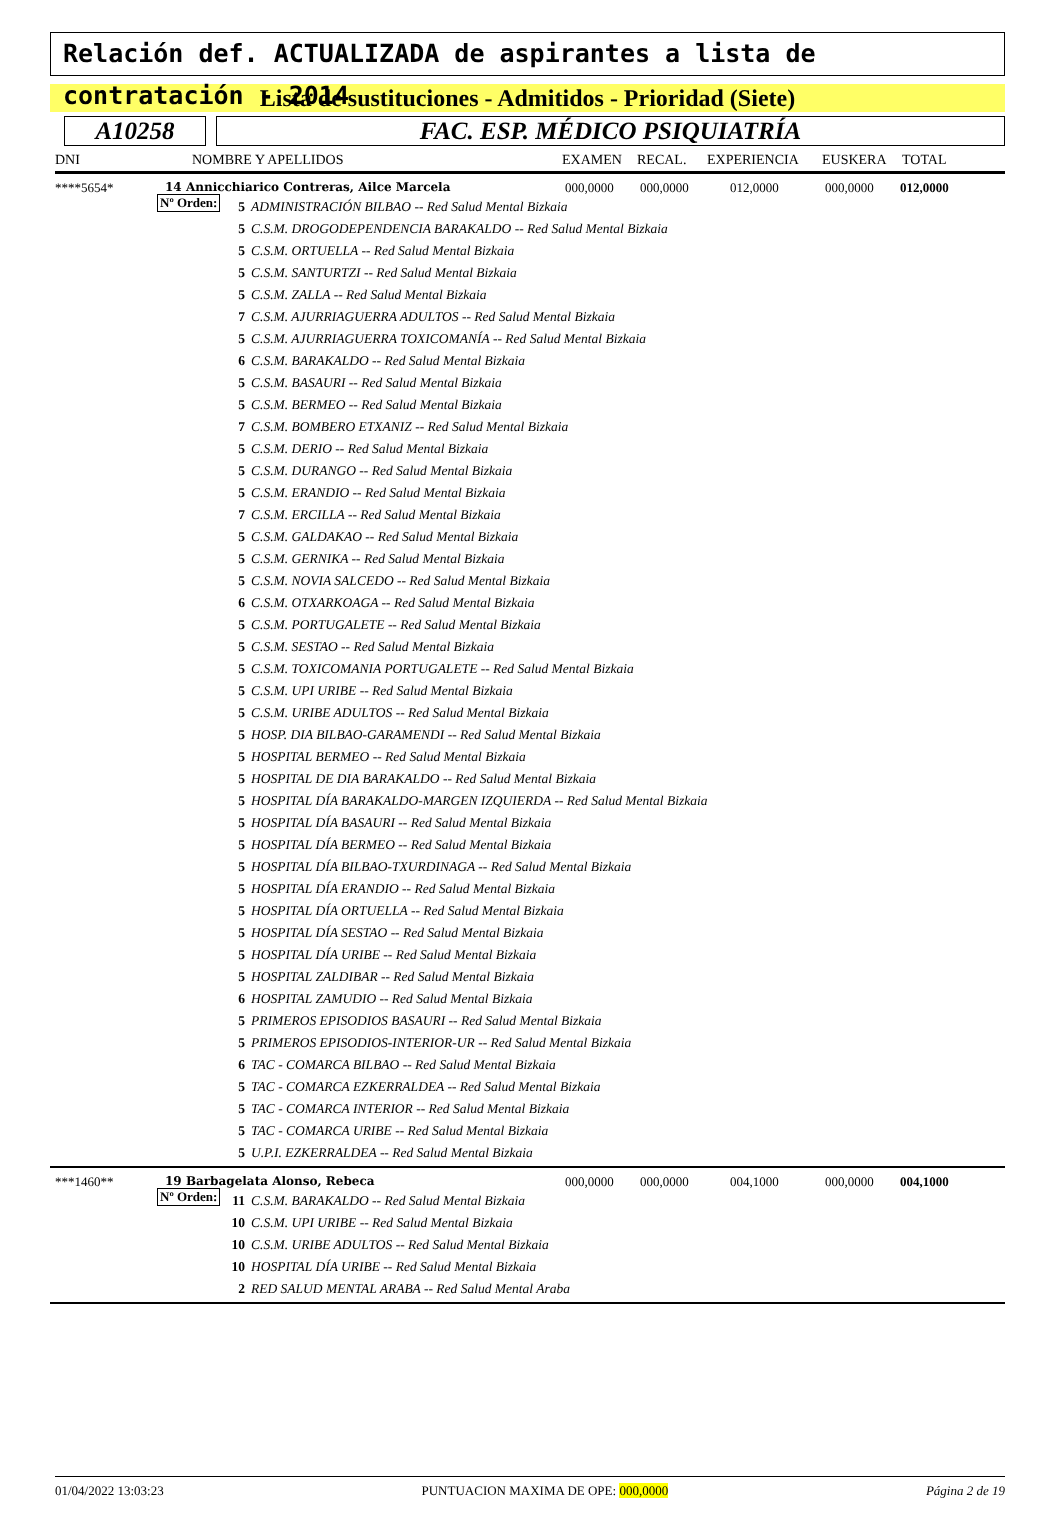Relación def. ACTUALIZADA de aspirantes a lista de contratación - 2014
Lista de sustituciones - Admitidos - Prioridad (Siete)
A10258 FAC. ESP. MÉDICO PSIQUIATRÍA
DNI NOMBRE Y APELLIDOS EXAMEN RECAL. EXPERIENCIA EUSKERA TOTAL
****5654* 14 Annicchiarico Contreras, Ailce Marcela 000,0000 000,0000 012,0000 000,0000 012,0000
Nº Orden:
5 ADMINISTRACIÓN BILBAO -- Red Salud Mental Bizkaia
5 C.S.M. DROGODEPENDENCIA BARAKALDO -- Red Salud Mental Bizkaia
5 C.S.M. ORTUELLA -- Red Salud Mental Bizkaia
5 C.S.M. SANTURTZI -- Red Salud Mental Bizkaia
5 C.S.M. ZALLA -- Red Salud Mental Bizkaia
7 C.S.M. AJURRIAGUERRA ADULTOS -- Red Salud Mental Bizkaia
5 C.S.M. AJURRIAGUERRA TOXICOMANÍA -- Red Salud Mental Bizkaia
6 C.S.M. BARAKALDO -- Red Salud Mental Bizkaia
5 C.S.M. BASAURI -- Red Salud Mental Bizkaia
5 C.S.M. BERMEO -- Red Salud Mental Bizkaia
7 C.S.M. BOMBERO ETXANIZ -- Red Salud Mental Bizkaia
5 C.S.M. DERIO -- Red Salud Mental Bizkaia
5 C.S.M. DURANGO -- Red Salud Mental Bizkaia
5 C.S.M. ERANDIO -- Red Salud Mental Bizkaia
7 C.S.M. ERCILLA -- Red Salud Mental Bizkaia
5 C.S.M. GALDAKAO -- Red Salud Mental Bizkaia
5 C.S.M. GERNIKA -- Red Salud Mental Bizkaia
5 C.S.M. NOVIA SALCEDO -- Red Salud Mental Bizkaia
6 C.S.M. OTXARKOAGA -- Red Salud Mental Bizkaia
5 C.S.M. PORTUGALETE -- Red Salud Mental Bizkaia
5 C.S.M. SESTAO -- Red Salud Mental Bizkaia
5 C.S.M. TOXICOMANIA PORTUGALETE -- Red Salud Mental Bizkaia
5 C.S.M. UPI URIBE -- Red Salud Mental Bizkaia
5 C.S.M. URIBE ADULTOS -- Red Salud Mental Bizkaia
5 HOSP. DIA BILBAO-GARAMENDI -- Red Salud Mental Bizkaia
5 HOSPITAL BERMEO -- Red Salud Mental Bizkaia
5 HOSPITAL DE DIA BARAKALDO -- Red Salud Mental Bizkaia
5 HOSPITAL DÍA BARAKALDO-MARGEN IZQUIERDA -- Red Salud Mental Bizkaia
5 HOSPITAL DÍA BASAURI -- Red Salud Mental Bizkaia
5 HOSPITAL DÍA BERMEO -- Red Salud Mental Bizkaia
5 HOSPITAL DÍA BILBAO-TXURDINAGA -- Red Salud Mental Bizkaia
5 HOSPITAL DÍA ERANDIO -- Red Salud Mental Bizkaia
5 HOSPITAL DÍA ORTUELLA -- Red Salud Mental Bizkaia
5 HOSPITAL DÍA SESTAO -- Red Salud Mental Bizkaia
5 HOSPITAL DÍA URIBE -- Red Salud Mental Bizkaia
5 HOSPITAL ZALDIBAR -- Red Salud Mental Bizkaia
6 HOSPITAL ZAMUDIO -- Red Salud Mental Bizkaia
5 PRIMEROS EPISODIOS BASAURI -- Red Salud Mental Bizkaia
5 PRIMEROS EPISODIOS-INTERIOR-UR -- Red Salud Mental Bizkaia
6 TAC - COMARCA BILBAO -- Red Salud Mental Bizkaia
5 TAC - COMARCA EZKERRALDEA -- Red Salud Mental Bizkaia
5 TAC - COMARCA INTERIOR -- Red Salud Mental Bizkaia
5 TAC - COMARCA URIBE -- Red Salud Mental Bizkaia
5 U.P.I. EZKERRALDEA -- Red Salud Mental Bizkaia
***1460** 19 Barbagelata Alonso, Rebeca 000,0000 000,0000 004,1000 000,0000 004,1000
Nº Orden:
11 C.S.M. BARAKALDO -- Red Salud Mental Bizkaia
10 C.S.M. UPI URIBE -- Red Salud Mental Bizkaia
10 C.S.M. URIBE ADULTOS -- Red Salud Mental Bizkaia
10 HOSPITAL DÍA URIBE -- Red Salud Mental Bizkaia
2 RED SALUD MENTAL ARABA -- Red Salud Mental Araba
01/04/2022 13:03:23 PUNTUACION MAXIMA DE OPE: 000,0000 Página 2 de 19